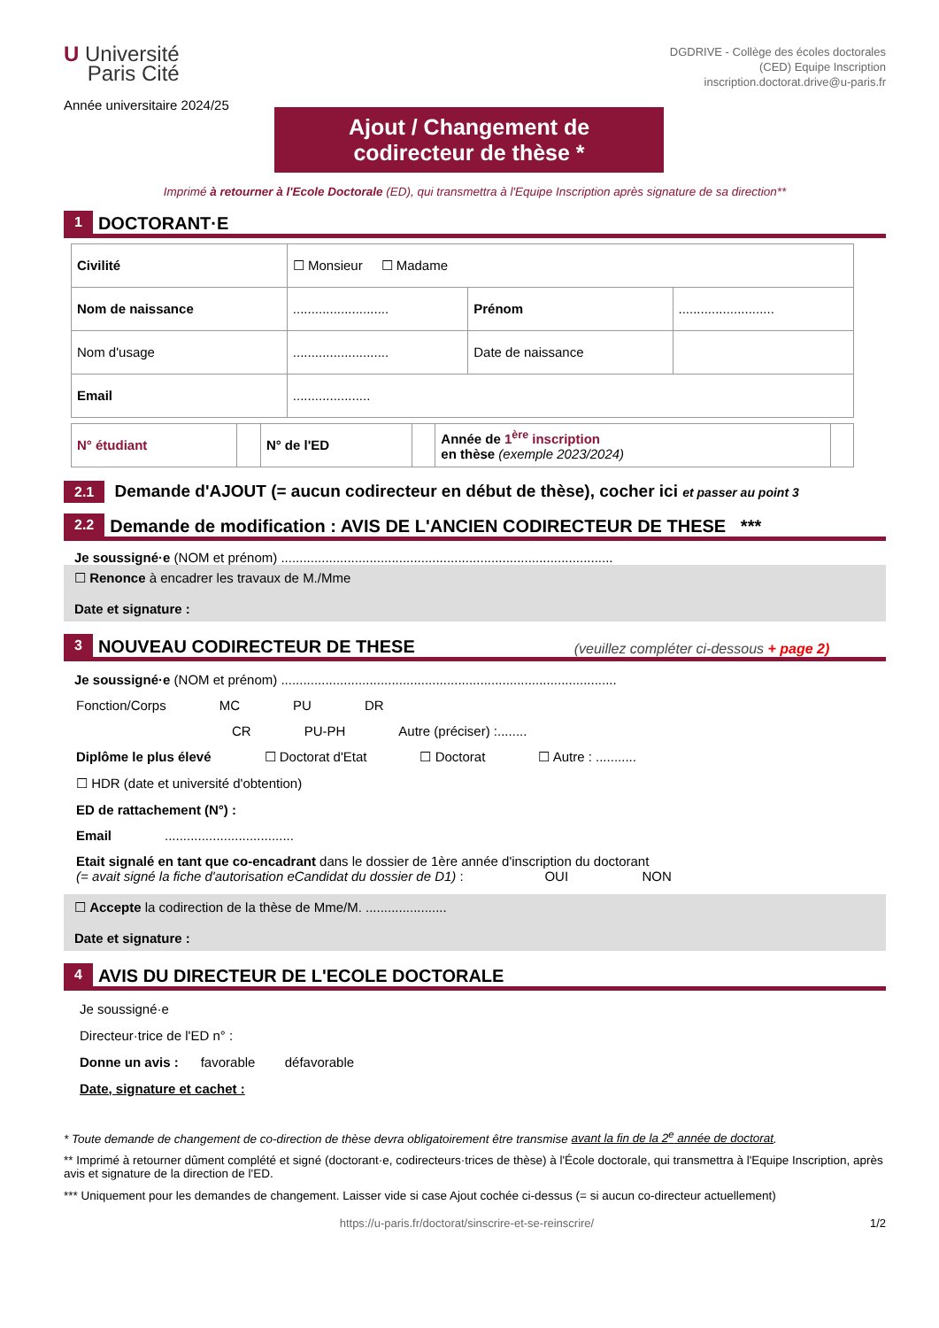U Université
Paris Cité
Année universitaire 2024/25
DGDRIVE - Collège des écoles doctorales
(CED) Equipe Inscription
inscription.doctorat.drive@u-paris.fr
Ajout / Changement de
codirecteur de thèse *
Imprimé à retourner à l'Ecole Doctorale (ED), qui transmettra à l'Equipe Inscription après signature de sa direction**
1 DOCTORANT·E
| Civilité | ☐ Monsieur ☐ Madame | | |
| Nom de naissance | .......................... | Prénom | .......................... |
| Nom d'usage | .......................... | Date de naissance | |
| Email | ..................... | | |
| N° étudiant | | N° de l'ED | | Année de 1<sup>ère</sup> inscription en thèse (exemple 2023/2024) | |
2.1 Demande d'AJOUT (= aucun codirecteur en début de thèse), cocher ici et passer au point 3
2.2 Demande de modification : AVIS DE L'ANCIEN CODIRECTEUR DE THESE ***
Je soussigné·e (NOM et prénom) ..........................................................................................
☐ Renonce à encadrer les travaux de M./Mme
Date et signature :
3 NOUVEAU CODIRECTEUR DE THESE (veuillez compléter ci-dessous + page 2)
Je soussigné·e (NOM et prénom) ...........................................................................................
Fonction/Corps MC PU DR
CR PU-PH Autre (préciser) :........
Diplôme le plus élevé ☐ Doctorat d'Etat ☐ Doctorat ☐ Autre : ...........
☐ HDR (date et université d'obtention)
ED de rattachement (N°) :
Email ...................................
Etait signalé en tant que co-encadrant dans le dossier de 1ère année d'inscription du doctorant
(= avait signé la fiche d'autorisation eCandidat du dossier de D1) : OUI NON
☐ Accepte la codirection de la thèse de Mme/M. ......................
Date et signature :
4 AVIS DU DIRECTEUR DE L'ECOLE DOCTORALE
Je soussigné·e
Directeur·trice de l'ED n° :
Donne un avis : favorable défavorable
Date, signature et cachet :
* Toute demande de changement de co-direction de thèse devra obligatoirement être transmise avant la fin de la 2<sup>e</sup> année de doctorat.
** Imprimé à retourner dûment complété et signé (doctorant·e, codirecteurs·trices de thèse) à l'École doctorale, qui transmettra à l'Equipe Inscription, après avis et signature de la direction de l'ED.
*** Uniquement pour les demandes de changement. Laisser vide si case Ajout cochée ci-dessus (= si aucun co-directeur actuellement)
https://u-paris.fr/doctorat/sinscrire-et-se-reinscrire/ 1/2